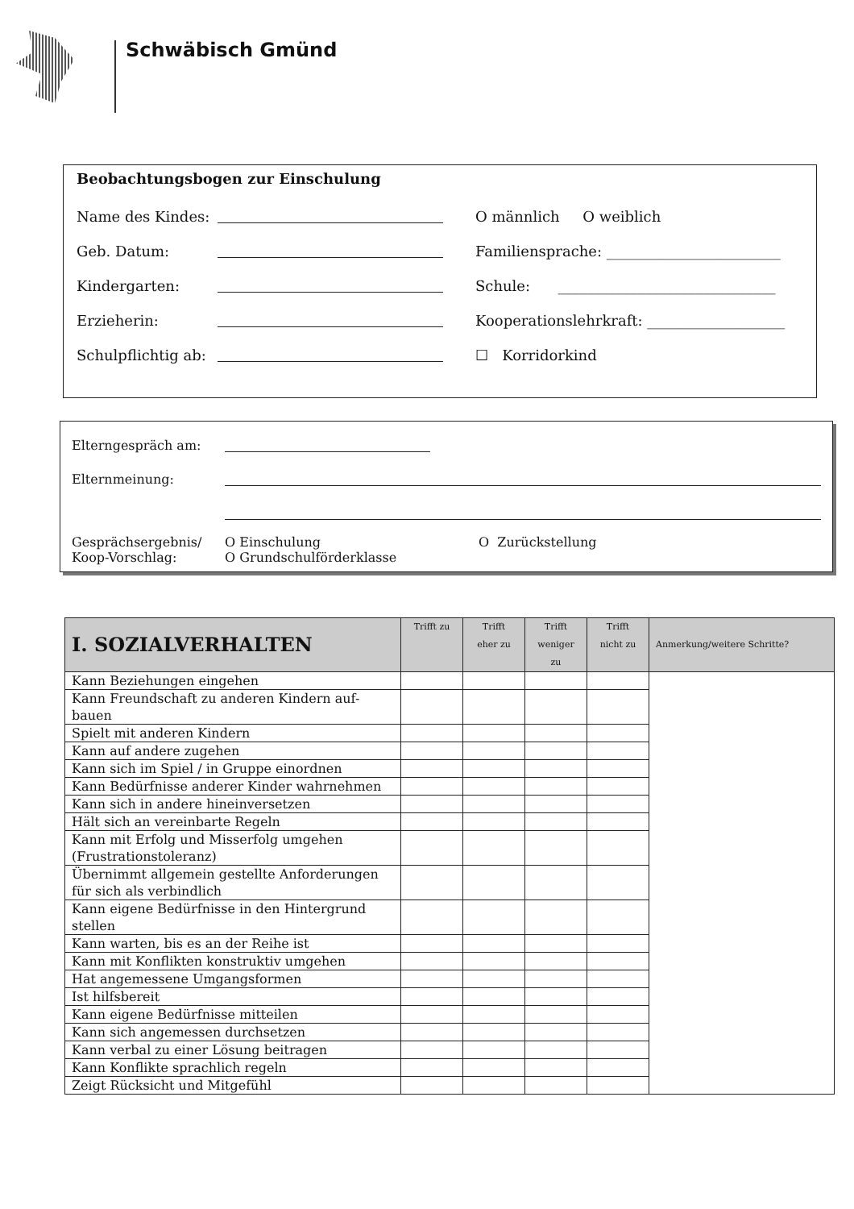Schwäbisch Gmünd
Beobachtungsbogen zur Einschulung
Name des Kindes: O männlich O weiblich
Geb. Datum: Familiensprache: ________________________
Kindergarten: Schule: ______________________________
Erzieherin: Kooperationslehrkraft: ___________________
Schulpflichtig ab: ☐ Korridorkind
Elterngespräch am:
Elternmeinung:
Gesprächsergebnis/
Koop-Vorschlag: O Einschulung
O Grundschulförderklasse O Zurückstellung
| I. SOZIALVERHALTEN | Trifft zu | Trifft eher zu | Trifft weniger zu | Trifft nicht zu | Anmerkung/weitere Schritte? |
| --- | --- | --- | --- | --- | --- |
| Kann Beziehungen eingehen | | | | | |
| Kann Freundschaft zu anderen Kindern auf- bauen | | | | | |
| Spielt mit anderen Kindern | | | | | |
| Kann auf andere zugehen | | | | | |
| Kann sich im Spiel / in Gruppe einordnen | | | | | |
| Kann Bedürfnisse anderer Kinder wahrnehmen | | | | | |
| Kann sich in andere hineinversetzen | | | | | |
| Hält sich an vereinbarte Regeln | | | | | |
| Kann mit Erfolg und Misserfolg umgehen (Frustrationstoleranz) | | | | | |
| Übernimmt allgemein gestellte Anforderungen für sich als verbindlich | | | | | |
| Kann eigene Bedürfnisse in den Hintergrund stellen | | | | | |
| Kann warten, bis es an der Reihe ist | | | | | |
| Kann mit Konflikten konstruktiv umgehen | | | | | |
| Hat angemessene Umgangsformen | | | | | |
| Ist hilfsbereit | | | | | |
| Kann eigene Bedürfnisse mitteilen | | | | | |
| Kann sich angemessen durchsetzen | | | | | |
| Kann verbal zu einer Lösung beitragen | | | | | |
| Kann Konflikte sprachlich regeln | | | | | |
| Zeigt Rücksicht und Mitgefühl | | | | | |